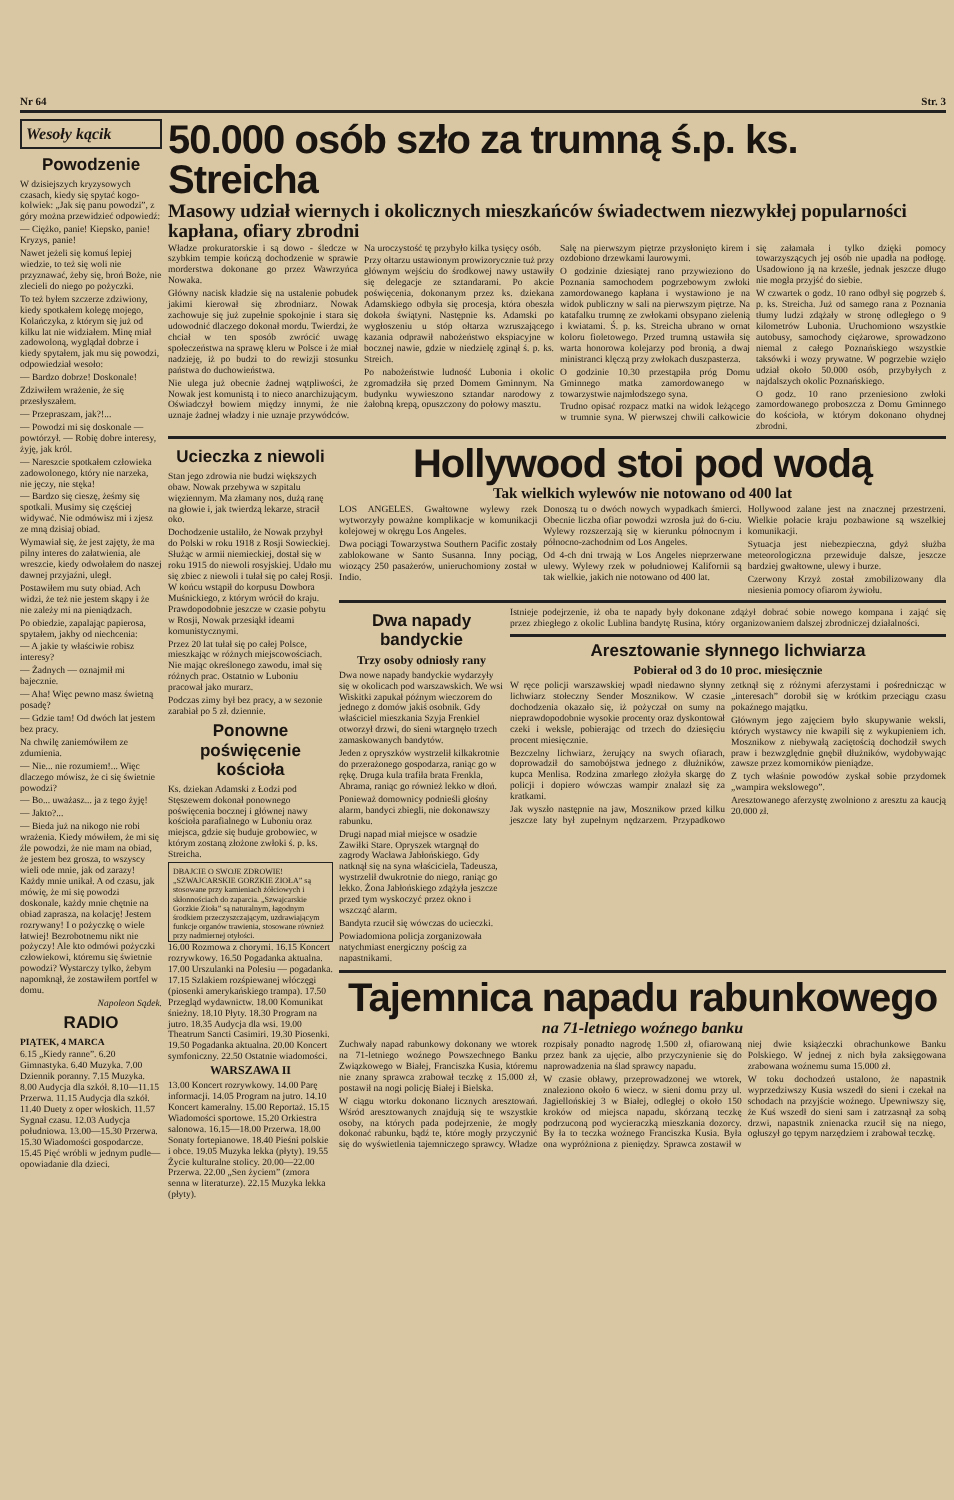Nr 64 Str. 3
Wesoły kącik
Powodzenie
W dzisiejszych kryzysowych czasach, kiedy się spytać kogo-kolwiek: „Jak się panu powodzi”, z góry można przewidzieć odpowiedź:
— Ciężko, panie! Kiepsko, panie! Kryzys, panie!
Nawet jeżeli się komuś lepiej wiedzie, to też się woli nie przyznawać, żeby się, broń Boże, nie zlecieli do niego po pożyczki.
To też byłem szczerze zdziwiony, kiedy spotkałem kolegę mojego, Kolańczyka, z którym się już od kilku lat nie widziałem. Minę miał zadowoloną, wyglądał dobrze i kiedy spytałem, jak mu się powodzi, odpowiedział wesoło:
— Bardzo dobrze! Doskonale!
Zdziwiłem wrażenie, że się przesłyszałem.
— Przepraszam, jak?!...
— Powodzi mi się doskonale — powtórzył. — Robię dobre interesy, żyję, jak król.
— Nareszcie spotkałem człowieka zadowolonego, który nie narzeka, nie jęczy, nie stęka!
— Bardzo się cieszę, żeśmy się spotkali. Musimy się częściej widywać. Nie odmówisz mi i zjesz ze mną dzisiaj obiad.
Wymawiał się, że jest zajęty, że ma pilny interes do załatwienia, ale wreszcie, kiedy odwołałem do naszej dawnej przyjaźni, uległ.
Postawiłem mu suty obiad. Ach widzi, że też nie jestem skąpy i że nie zależy mi na pieniądzach.
Po obiedzie, zapalając papierosa, spytałem, jakby od niechcenia:
— A jakie ty właściwie robisz interesy?
— Żadnych — oznajmił mi bajecznie.
— Aha! Więc pewno masz świetną posadę?
— Gdzie tam! Od dwóch lat jestem bez pracy.
Na chwilę zaniemówiłem ze zdumienia.
— Nie... nie rozumiem!... Więc dlaczego mówisz, że ci się świetnie powodzi?
— Bo... uważasz... ja z tego żyję!
— Jakto?...
— Bieda już na nikogo nie robi wrażenia. Kiedy mówiłem, że mi się źle powodzi, że nie mam na obiad, że jestem bez grosza, to wszyscy wieli ode mnie, jak od zarazy! Każdy mnie unikał. A od czasu, jak mówię, że mi się powodzi doskonale, każdy mnie chętnie na obiad zaprasza, na kolację! Jestem rozrywany! I o pożyczkę o wiele łatwiej! Bezrobotnemu nikt nie pożyczy! Ale kto odmówi pożyczki człowiekowi, któremu się świetnie powodzi? Wystarczy tylko, żebym napomknął, że zostawiłem portfel w domu.
Napoleon Sądek.
RADIO
PIĄTEK, 4 MARCA
6.15 „Kiedy ranne”. 6.20 Gimnastyka. 6.40 Muzyka. 7.00 Dziennik poranny. 7.15 Muzyka. 8.00 Audycja dla szkół. 8.10—11.15 Przerwa. 11.15 Audycja dla szkół. 11.40 Duety z oper włoskich. 11.57 Sygnał czasu. 12.03 Audycja południowa. 13.00—15.30 Przerwa. 15.30 Wiadomości gospodarcze. 15.45 Pięć wróbli w jednym pudle—opowiadanie dla dzieci.
50.000 osób szło za trumną ś.p. ks. Streicha
Masowy udział wiernych i okolicznych mieszkańców świadectwem niezwykłej popularności kapłana, ofiary zbrodni
Władze prokuratorskie i są dowo - śledcze w szybkim tempie kończą dochodzenie w sprawie morderstwa dokonane go przez Wawrzyńca Nowaka.
Główny nacisk kładzie się na ustalenie pobudek jakimi kierował się zbrodniarz. Nowak zachowuje się już zupełnie spokojnie i stara się udowodnić dlaczego dokonał mordu. Twierdzi, że chciał w ten sposób zwrócić uwagę społeczeństwa na sprawę kleru w Polsce i że miał nadzieję, iż po budzi to do rewizji stosunku państwa do duchowieństwa.
Nie ulega już obecnie żadnej wątpliwości, że Nowak jest komunistą i to nieco anarchizującym. Oświadczył bowiem między innymi, że nie uznaje żadnej władzy i nie uznaje przywódców.
Na uroczystość tę przybyło kilka tysięcy osób.
Przy ołtarzu ustawionym prowizorycznie tuż przy głównym wejściu do środkowej nawy ustawiły się delegacje ze sztandarami. Po akcie poświęcenia, dokonanym przez ks. dziekana Adamskiego odbyła się procesja, która obeszła dokoła świątyni. Następnie ks. Adamski po wygłoszeniu u stóp ołtarza wzruszającego kazania odprawił nabożeństwo ekspiacyjne w bocznej nawie, gdzie w niedzielę zginął ś. p. ks. Streich.
Po nabożeństwie ludność Lubonia i okolic zgromadziła się przed Domem Gminnym. Na budynku wywieszono sztandar narodowy z żałobną krepą, opuszczony do połowy masztu.
Salę na pierwszym piętrze przysłonięto kirem i ozdobiono drzewkami laurowymi.
O godzinie dziesiątej rano przywieziono do Poznania samochodem pogrzebowym zwłoki zamordowanego kapłana i wystawiono je na widok publiczny w sali na pierwszym piętrze. Na katafalku trumnę ze zwłokami obsypano zielenią i kwiatami. Ś. p. ks. Streicha ubrano w ornat koloru fioletowego. Przed trumną ustawiła się warta honorowa kolejarzy pod bronią, a dwaj ministranci klęczą przy zwłokach duszpasterza.
O godzinie 10.30 przestąpiła próg Domu Gminnego matka zamordowanego w towarzystwie najmłodszego syna.
Trudno opisać rozpacz matki na widok leżącego w trumnie syna. W pierwszej chwili całkowicie się załamała i tylko dzięki pomocy towarzyszących jej osób nie upadła na podłogę. Usadowiono ją na krześle, jednak jeszcze długo nie mogła przyjść do siebie.
W czwartek o godz. 10 rano odbył się pogrzeb ś. p. ks. Streicha. Już od samego rana z Poznania tłumy ludzi zdążały w stronę odległego o 9 kilometrów Lubonia. Uruchomiono wszystkie autobusy, samochody ciężarowe, sprowadzono niemal z całego Poznańskiego wszystkie taksówki i wozy prywatne. W pogrzebie wzięło udział około 50.000 osób, przybyłych z najdalszych okolic Poznańskiego.
O godz. 10 rano przeniesiono zwłoki zamordowanego proboszcza z Domu Gminnego do kościoła, w którym dokonano ohydnej zbrodni.
Ucieczka z niewoli
Stan jego zdrowia nie budzi większych obaw. Nowak przebywa w szpitalu więziennym. Ma złamany nos, dużą ranę na głowie i, jak twierdzą lekarze, stracił oko.
Dochodzenie ustaliło, że Nowak przybył do Polski w roku 1918 z Rosji Sowieckiej. Służąc w armii niemieckiej, dostał się w roku 1915 do niewoli rosyjskiej. Udało mu się zbiec z niewoli i tułał się po całej Rosji. W końcu wstąpił do korpusu Dowbora Muśnickiego, z którym wrócił do kraju. Prawdopodobnie jeszcze w czasie pobytu w Rosji, Nowak przesiąkł ideami komunistycznymi.
Przez 20 lat tułał się po całej Polsce, mieszkając w różnych miejscowościach. Nie mając określonego zawodu, imał się różnych prac. Ostatnio w Luboniu pracował jako murarz.
Podczas zimy był bez pracy, a w sezonie zarabiał po 5 zł. dziennie.
Ponowne poświęcenie kościoła
Ks. dziekan Adamski z Łodzi pod Stęszewem dokonał ponownego poświęcenia bocznej i głównej nawy kościoła parafialnego w Luboniu oraz miejsca, gdzie się buduje grobowiec, w którym zostaną złożone zwłoki ś. p. ks. Streicha.
DBAJCIE O SWOJE ZDROWIE! „SZWAJCARSKIE GORZKIE ZIOŁA” są stosowane przy kamieniach żółciowych i skłonnościach do zaparcia. „Szwajcarskie Gorzkie Zioła” są naturalnym, łagodnym środkiem przeczyszczającym, uzdrawiającym funkcje organów trawienia, stosowane również przy nadmiernej otyłości.
16.00 Rozmowa z chorymi. 16.15 Koncert rozrywkowy. 16.50 Pogadanka aktualna. 17.00 Urszulanki na Polesiu — pogadanka. 17.15 Szlakiem rozśpiewanej włóczęgi (piosenki amerykańskiego trampa). 17.50 Przegląd wydawnictw. 18.00 Komunikat śnieżny. 18.10 Płyty. 18.30 Program na jutro. 18.35 Audycja dla wsi. 19.00 Theatrum Sancti Casimiri. 19.30 Piosenki. 19.50 Pogadanka aktualna. 20.00 Koncert symfoniczny. 22.50 Ostatnie wiadomości.
WARSZAWA II
13.00 Koncert rozrywkowy. 14.00 Parę informacji. 14.05 Program na jutro. 14.10 Koncert kameralny. 15.00 Reportaż. 15.15 Wiadomości sportowe. 15.20 Orkiestra salonowa. 16.15—18.00 Przerwa. 18.00 Sonaty fortepianowe. 18.40 Pieśni polskie i obce. 19.05 Muzyka lekka (płyty). 19.55 Życie kulturalne stolicy. 20.00—22.00 Przerwa. 22.00 „Sen życiem” (zmora senna w literaturze). 22.15 Muzyka lekka (płyty).
Hollywood stoi pod wodą
Tak wielkich wylewów nie notowano od 400 lat
LOS ANGELES. Gwałtowne wylewy rzek wytworzyły poważne komplikacje w komunikacji kolejowej w okręgu Los Angeles.
Dwa pociągi Towarzystwa Southern Pacific zostały zablokowane w Santo Susanna. Inny pociąg, wiozący 250 pasażerów, unieruchomiony został w Indio.
Donoszą tu o dwóch nowych wypadkach śmierci. Obecnie liczba ofiar powodzi wzrosła już do 6-ciu. Wylewy rozszerzają się w kierunku północnym i północno-zachodnim od Los Angeles.
Od 4-ch dni trwają w Los Angeles nieprzerwane ulewy. Wylewy rzek w południowej Kalifornii są tak wielkie, jakich nie notowano od 400 lat.
Hollywood zalane jest na znacznej przestrzeni. Wielkie połacie kraju pozbawione są wszelkiej komunikacji.
Sytuacja jest niebezpieczna, gdyż służba meteorologiczna przewiduje dalsze, jeszcze bardziej gwałtowne, ulewy i burze.
Czerwony Krzyż został zmobilizowany dla niesienia pomocy ofiarom żywiołu.
Dwa napady bandyckie
Trzy osoby odniosły rany
Dwa nowe napady bandyckie wydarzyły się w okolicach pod warszawskich. We wsi Wiskitki zapukał późnym wieczorem do jednego z domów jakiś osobnik. Gdy właściciel mieszkania Szyja Frenkiel otworzył drzwi, do sieni wtargnęło trzech zamaskowanych bandytów.
Jeden z opryszków wystrzelił kilkakrotnie do przerażonego gospodarza, raniąc go w rękę. Druga kula trafiła brata Frenkla, Abrama, raniąc go również lekko w dłoń.
Ponieważ domownicy podnieśli głośny alarm, bandyci zbiegli, nie dokonawszy rabunku.
Drugi napad miał miejsce w osadzie Zawiłki Stare. Opryszek wtargnął do zagrody Wacława Jabłońskiego. Gdy natknął się na syna właściciela, Tadeusza, wystrzelił dwukrotnie do niego, raniąc go lekko. Żona Jabłońskiego zdążyła jeszcze przed tym wyskoczyć przez okno i wszcząć alarm.
Bandyta rzucił się wówczas do ucieczki.
Powiadomiona policja zorganizowała natychmiast energiczny pościg za napastnikami.
Istnieje podejrzenie, iż oba te napady były dokonane przez zbiegłego z okolic Lublina bandytę Rusina, który zdążył dobrać sobie nowego kompana i zająć się organizowaniem dalszej zbrodniczej działalności.
Aresztowanie słynnego lichwiarza
Pobierał od 3 do 10 proc. miesięcznie
W ręce policji warszawskiej wpadł niedawno słynny lichwiarz stołeczny Sender Mosznikow. W czasie dochodzenia okazało się, iż pożyczał on sumy na nieprawdopodobnie wysokie procenty oraz dyskontował czeki i weksle, pobierając od trzech do dziesięciu procent miesięcznie.
Bezczelny lichwiarz, żerujący na swych ofiarach, doprowadził do samobójstwa jednego z dłużników, kupca Menlisa. Rodzina zmarłego złożyła skargę do policji i dopiero wówczas wampir znalazł się za kratkami.
Jak wyszło następnie na jaw, Mosznikow przed kilku jeszcze laty był zupełnym nędzarzem. Przypadkowo zetknął się z różnymi aferzystami i pośrednicząc w „interesach” dorobił się w krótkim przeciągu czasu pokaźnego majątku.
Głównym jego zajęciem było skupywanie weksli, których wystawcy nie kwapili się z wykupieniem ich. Mosznikow z niebywałą zaciętością dochodził swych praw i bezwzględnie gnębił dłużników, wydobywając zawsze przez komorników pieniądze.
Z tych właśnie powodów zyskał sobie przydomek „wampira wekslowego”.
Aresztowanego aferzystę zwolniono z aresztu za kaucją 20.000 zł.
Tajemnica napadu rabunkowego
na 71-letniego woźnego banku
Zuchwały napad rabunkowy dokonany we wtorek na 71-letniego woźnego Powszechnego Banku Związkowego w Białej, Franciszka Kusia, któremu nie znany sprawca zrabował teczkę z 15.000 zł, postawił na nogi policję Białej i Bielska.
W ciągu wtorku dokonano licznych aresztowań. Wśród aresztowanych znajdują się te wszystkie osoby, na których pada podejrzenie, że mogły dokonać rabunku, bądź te, które mogły przyczynić się do wyświetlenia tajemniczego sprawcy. Władze rozpisały ponadto nagrodę 1.500 zł, ofiarowaną przez bank za ujęcie, albo przyczynienie się do naprowadzenia na ślad sprawcy napadu.
W czasie obławy, przeprowadzonej we wtorek, znaleziono około 6 wiecz. w sieni domu przy ul. Jagiellońskiej 3 w Białej, odległej o około 150 kroków od miejsca napadu, skórzaną teczkę podrzuconą pod wycieraczką mieszkania dozorcy. By ła to teczka woźnego Franciszka Kusia. Była ona wypróżniona z pieniędzy. Sprawca zostawił w niej dwie książeczki obrachunkowe Banku Polskiego. W jednej z nich była zaksięgowana zrabowana woźnemu suma 15.000 zł.
W toku dochodzeń ustalono, że napastnik wyprzedziwszy Kusia wszedł do sieni i czekał na schodach na przyjście woźnego. Upewniwszy się, że Kuś wszedł do sieni sam i zatrzasnął za sobą drzwi, napastnik znienacka rzucił się na niego, ogłuszył go tępym narzędziem i zrabował teczkę.